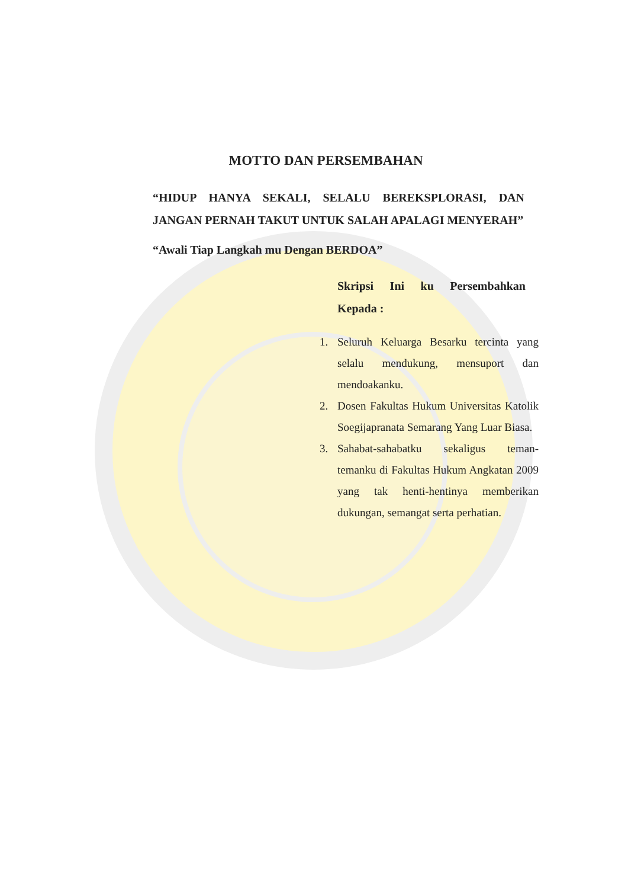MOTTO DAN PERSEMBAHAN
“HIDUP HANYA SEKALI, SELALU BEREKSPLORASI, DAN JANGAN PERNAH TAKUT UNTUK SALAH APALAGI MENYERAH”
“Awali Tiap Langkah mu Dengan BERDOA”
Skripsi Ini ku Persembahkan Kepada :
1. Seluruh Keluarga Besarku tercinta yang selalu mendukung, mensuport dan mendoakanku.
2. Dosen Fakultas Hukum Universitas Katolik Soegijapranata Semarang Yang Luar Biasa.
3. Sahabat-sahabatku sekaligus teman-temanku di Fakultas Hukum Angkatan 2009 yang tak henti-hentinya memberikan dukungan, semangat serta perhatian.